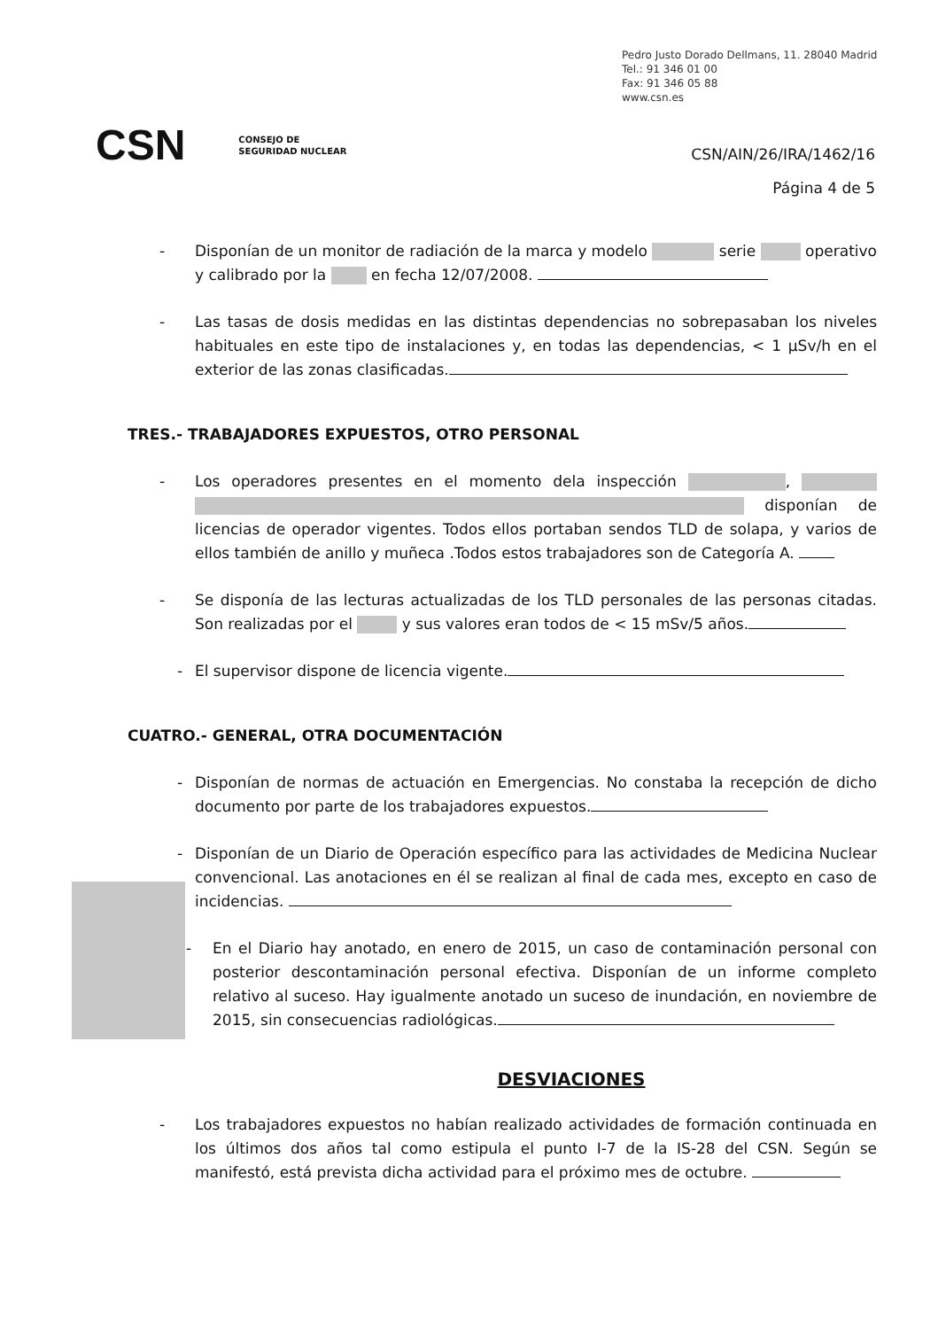Pedro Justo Dorado Dellmans, 11. 28040 Madrid
Tel.: 91 346 01 00
Fax: 91 346 05 88
www.csn.es
CSN CONSEJO DE
SEGURIDAD NUCLEAR
CSN/AIN/26/IRA/1462/16
Página 4 de 5
- Disponían de un monitor de radiación de la marca y modelo serie operativo y calibrado por la en fecha 12/07/2008.
- Las tasas de dosis medidas en las distintas dependencias no sobrepasaban los niveles habituales en este tipo de instalaciones y, en todas las dependencias, < 1 μSv/h en el exterior de las zonas clasificadas.
TRES.- TRABAJADORES EXPUESTOS, OTRO PERSONAL
- Los operadores presentes en el momento dela inspección , disponían de licencias de operador vigentes. Todos ellos portaban sendos TLD de solapa, y varios de ellos también de anillo y muñeca .Todos estos trabajadores son de Categoría A.
- Se disponía de las lecturas actualizadas de los TLD personales de las personas citadas. Son realizadas por el y sus valores eran todos de < 15 mSv/5 años.
- El supervisor dispone de licencia vigente.
CUATRO.- GENERAL, OTRA DOCUMENTACIÓN
- Disponían de normas de actuación en Emergencias. No constaba la recepción de dicho documento por parte de los trabajadores expuestos.
- Disponían de un Diario de Operación específico para las actividades de Medicina Nuclear convencional. Las anotaciones en él se realizan al final de cada mes, excepto en caso de incidencias.
- En el Diario hay anotado, en enero de 2015, un caso de contaminación personal con posterior descontaminación personal efectiva. Disponían de un informe completo relativo al suceso. Hay igualmente anotado un suceso de inundación, en noviembre de 2015, sin consecuencias radiológicas.
DESVIACIONES
- Los trabajadores expuestos no habían realizado actividades de formación continuada en los últimos dos años tal como estipula el punto I-7 de la IS-28 del CSN. Según se manifestó, está prevista dicha actividad para el próximo mes de octubre.